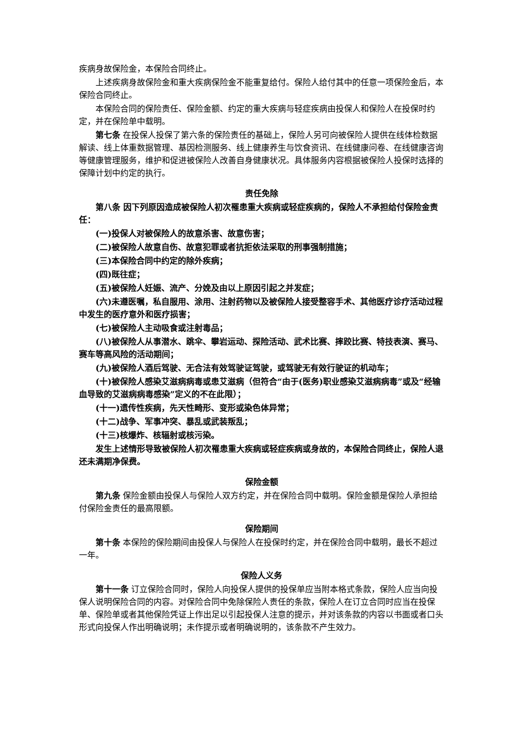疾病身故保险金，本保险合同终止。
上述疾病身故保险金和重大疾病保险金不能重复给付。保险人给付其中的任意一项保险金后，本保险合同终止。
本保险合同的保险责任、保险金额、约定的重大疾病与轻症疾病由投保人和保险人在投保时约定，并在保险单中载明。
第七条 在投保人投保了第六条的保险责任的基础上，保险人另可向被保险人提供在线体检数据解读、线上体重数据管理、基因检测服务、线上健康养生与饮食资讯、在线健康问卷、在线健康咨询等健康管理服务，维护和促进被保险人改善自身健康状况。具体服务内容根据被保险人投保时选择的保障计划中约定的执行。
责任免除
第八条 因下列原因造成被保险人初次罹患重大疾病或轻症疾病的，保险人不承担给付保险金责任：
(一)投保人对被保险人的故意杀害、故意伤害；
(二)被保险人故意自伤、故意犯罪或者抗拒依法采取的刑事强制措施；
(三)本保险合同中约定的除外疾病；
(四)既往症；
(五)被保险人妊娠、流产、分娩及由以上原因引起之并发症；
(六)未遵医嘱，私自服用、涂用、注射药物以及被保险人接受整容手术、其他医疗诊疗活动过程中发生的医疗意外和医疗损害；
(七)被保险人主动吸食或注射毒品；
(八)被保险人从事潜水、跳伞、攀岩运动、探险活动、武术比赛、摔跤比赛、特技表演、赛马、赛车等高风险的活动期间；
(九)被保险人酒后驾驶、无合法有效驾驶证驾驶，或驾驶无有效行驶证的机动车；
(十)被保险人感染艾滋病病毒或患艾滋病（但符合“由于(医务)职业感染艾滋病病毒”或及“经输血导致的艾滋病病毒感染”定义的不在此限）；
(十一)遗传性疾病，先天性畸形、变形或染色体异常；
(十二)战争、军事冲突、暴乱或武装叛乱；
(十三)核爆炸、核辐射或核污染。
发生上述情形导致被保险人初次罹患重大疾病或轻症疾病或身故的，本保险合同终止，保险人退还未满期净保费。
保险金额
第九条 保险金额由投保人与保险人双方约定，并在保险合同中载明。保险金额是保险人承担给付保险金责任的最高限额。
保险期间
第十条 本保险的保险期间由投保人与保险人在投保时约定，并在保险合同中载明，最长不超过一年。
保险人义务
第十一条 订立保险合同时，保险人向投保人提供的投保单应当附本格式条款，保险人应当向投保人说明保险合同的内容。对保险合同中免除保险人责任的条款，保险人在订立合同时应当在投保单、保险单或者其他保险凭证上作出足以引起投保人注意的提示，并对该条款的内容以书面或者口头形式向投保人作出明确说明；未作提示或者明确说明的，该条款不产生效力。